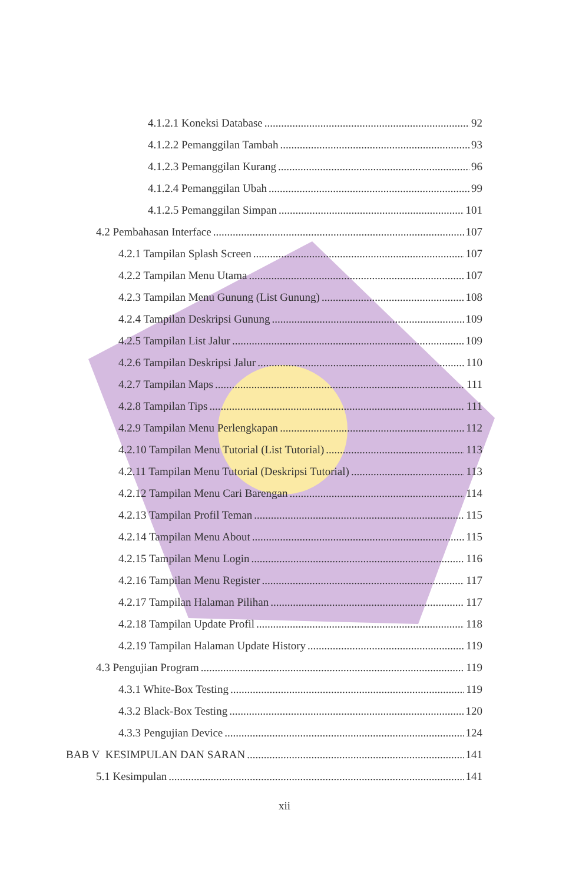4.1.2.1 Koneksi Database 92
4.1.2.2 Pemanggilan Tambah 93
4.1.2.3 Pemanggilan Kurang 96
4.1.2.4 Pemanggilan Ubah 99
4.1.2.5 Pemanggilan Simpan 101
4.2 Pembahasan Interface 107
4.2.1 Tampilan Splash Screen 107
4.2.2 Tampilan Menu Utama 107
4.2.3 Tampilan Menu Gunung (List Gunung) 108
4.2.4 Tampilan Deskripsi Gunung 109
4.2.5 Tampilan List Jalur 109
4.2.6 Tampilan Deskripsi Jalur 110
4.2.7 Tampilan Maps 111
4.2.8 Tampilan Tips 111
4.2.9 Tampilan Menu Perlengkapan 112
4.2.10 Tampilan Menu Tutorial (List Tutorial) 113
4.2.11 Tampilan Menu Tutorial (Deskripsi Tutorial) 113
4.2.12 Tampilan Menu Cari Barengan 114
4.2.13 Tampilan Profil Teman 115
4.2.14 Tampilan Menu About 115
4.2.15 Tampilan Menu Login 116
4.2.16 Tampilan Menu Register 117
4.2.17 Tampilan Halaman Pilihan 117
4.2.18 Tampilan Update Profil 118
4.2.19 Tampilan Halaman Update History 119
4.3 Pengujian Program 119
4.3.1 White-Box Testing 119
4.3.2 Black-Box Testing 120
4.3.3 Pengujian Device 124
BAB V KESIMPULAN DAN SARAN 141
5.1 Kesimpulan 141
xii